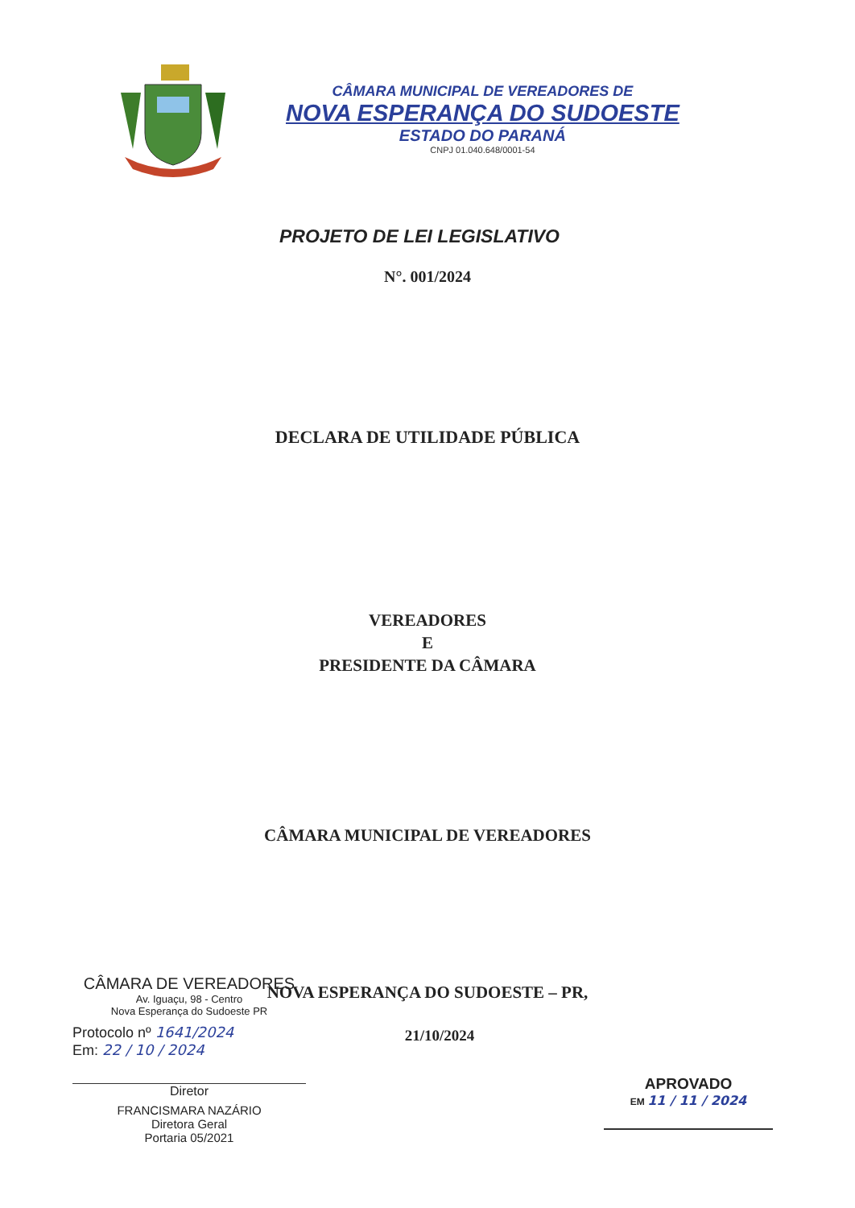CÂMARA MUNICIPAL DE VEREADORES DE
NOVA ESPERANÇA DO SUDOESTE
ESTADO DO PARANÁ
CNPJ 01.040.648/0001-54
PROJETO DE LEI LEGISLATIVO
N°. 001/2024
DECLARA DE UTILIDADE PÚBLICA
VEREADORES
E
PRESIDENTE DA CÂMARA
CÂMARA MUNICIPAL DE VEREADORES
NOVA ESPERANÇA DO SUDOESTE – PR,
21/10/2024
CÂMARA DE VEREADORES
Av. Iguaçu, 98 - Centro
Nova Esperança do Sudoeste PR
Protocolo nº 1641/2024
Em: 22 / 10 / 2024
Diretor
FRANCISMARA NAZÁRIO
Diretora Geral
Portaria 05/2021
APROVADO
EM 11 / 11 / 2024